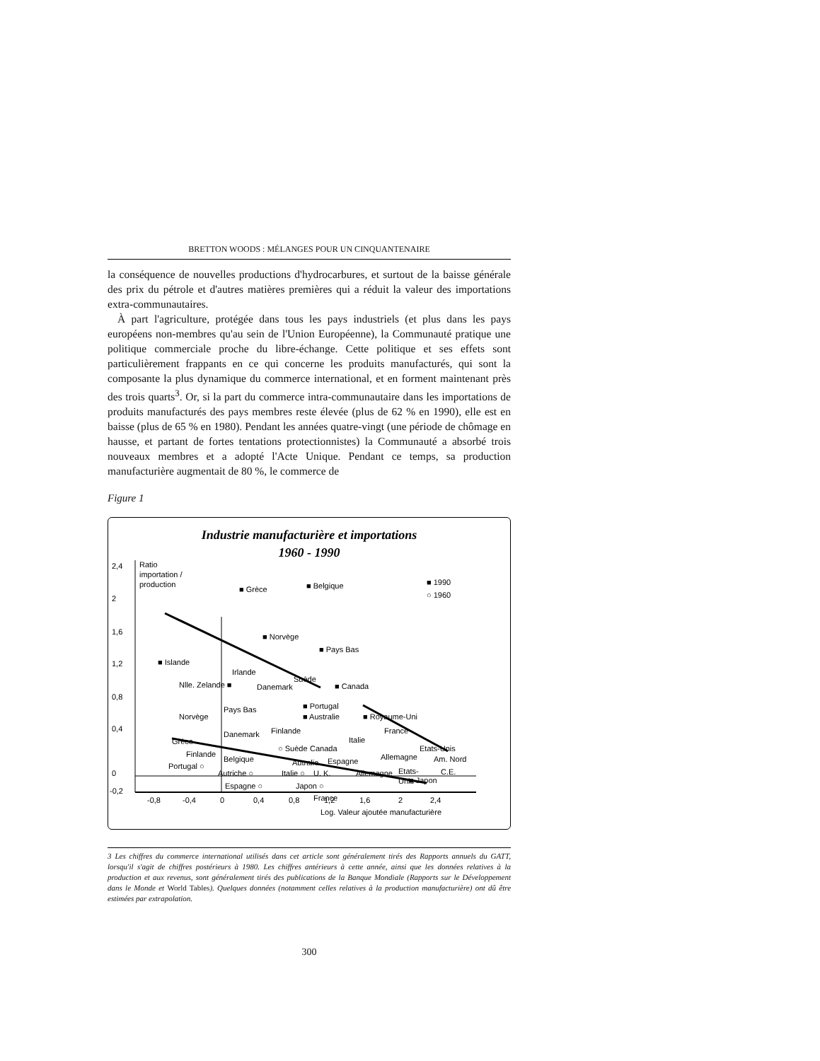BRETTON WOODS : MÉLANGES POUR UN CINQUANTENAIRE
la conséquence de nouvelles productions d'hydrocarbures, et surtout de la baisse générale des prix du pétrole et d'autres matières premières qui a réduit la valeur des importations extra-communautaires.
À part l'agriculture, protégée dans tous les pays industriels (et plus dans les pays européens non-membres qu'au sein de l'Union Européenne), la Communauté pratique une politique commerciale proche du libre-échange. Cette politique et ses effets sont particulièrement frappants en ce qui concerne les produits manufacturés, qui sont la composante la plus dynamique du commerce international, et en forment maintenant près des trois quarts<sup>3</sup>. Or, si la part du commerce intra-communautaire dans les importations de produits manufacturés des pays membres reste élevée (plus de 62 % en 1990), elle est en baisse (plus de 65 % en 1980). Pendant les années quatre-vingt (une période de chômage en hausse, et partant de fortes tentations protectionnistes) la Communauté a absorbé trois nouveaux membres et a adopté l'Acte Unique. Pendant ce temps, sa production manufacturière augmentait de 80 %, le commerce de
Figure 1
Industrie manufacturière et importations
1960 - 1990
2,4
2
1,6
1,2
0,8
0,4
0
-0,2
Ratio
importation /
production
-0,8
-0,4
0
0,4
0,8
1,2
1,6
2
2,4
Log. Valeur ajoutée manufacturière
■ 1990
○ 1960
■ Grèce
■ Belgique
■ Norvège
■ Pays Bas
■ Islande
Irlande
Nlle. Zelande ■
Danemark
Suède
■ Canada
■ Portugal
■ Australie
■ Royaume-Uni
France
Italie
Etats-Unis
Allemagne
Am. Nord
C.E.
■ Japon
Norvège
Pays Bas
Danemark
Finlande
Grèce
Finlande
Portugal ○
Belgique
○ Suède
Canada
Autralie
Espagne
Autriche ○
Espagne ○
Italie ○
Japon ○
U. K.
Allemagne
Etats-
Unis
France
3 Les chiffres du commerce international utilisés dans cet article sont généralement tirés des Rapports annuels du GATT, lorsqu'il s'agit de chiffres postérieurs à 1980. Les chiffres antérieurs à cette année, ainsi que les données relatives à la production et aux revenus, sont généralement tirés des publications de la Banque Mondiale (Rapports sur le Développement dans le Monde et World Tables). Quelques données (notamment celles relatives à la production manufacturière) ont dû être estimées par extrapolation.
300